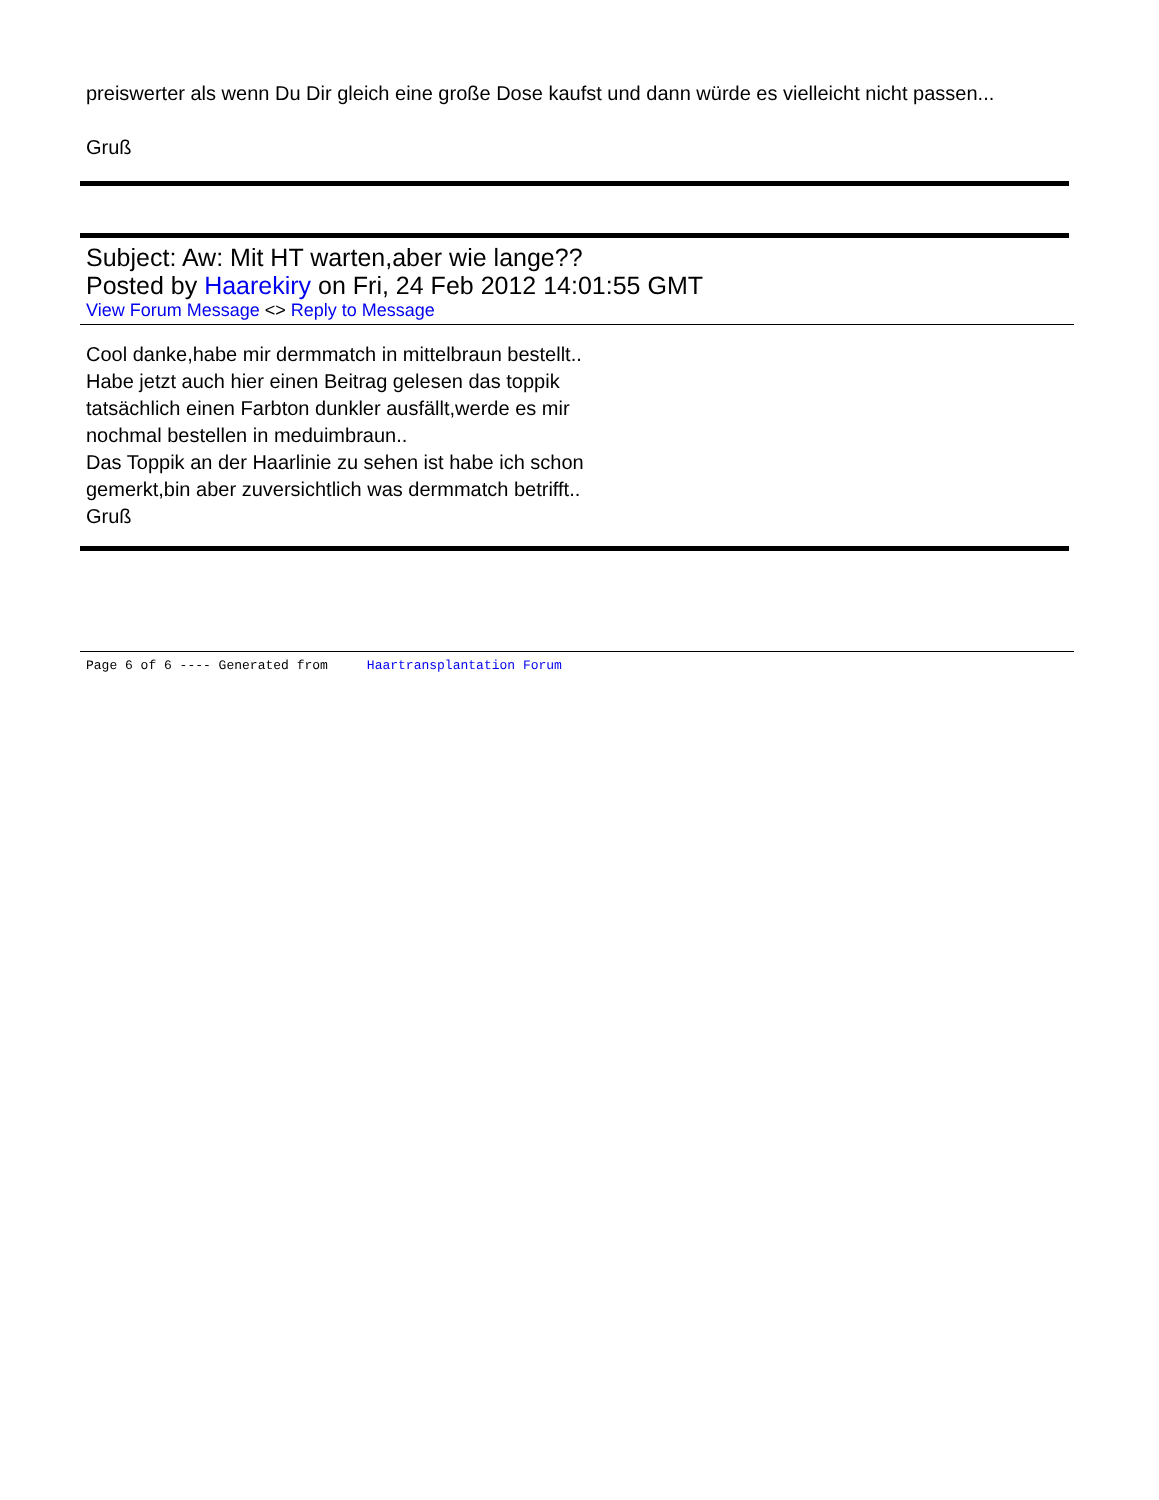preiswerter als wenn Du Dir gleich eine große Dose kaufst und dann würde es vielleicht nicht passen...
Gruß
Subject: Aw: Mit HT warten,aber wie lange??
Posted by Haarekiry on Fri, 24 Feb 2012 14:01:55 GMT
View Forum Message <> Reply to Message
Cool danke,habe mir dermmatch in mittelbraun bestellt..
Habe jetzt auch hier einen Beitrag gelesen das toppik
tatsächlich einen Farbton dunkler ausfällt,werde es mir
nochmal bestellen in meduimbraun..
Das Toppik an der Haarlinie zu sehen ist habe ich schon
gemerkt,bin aber zuversichtlich was dermmatch betrifft..
Gruß
Page 6 of 6 ---- Generated from Haartransplantation Forum